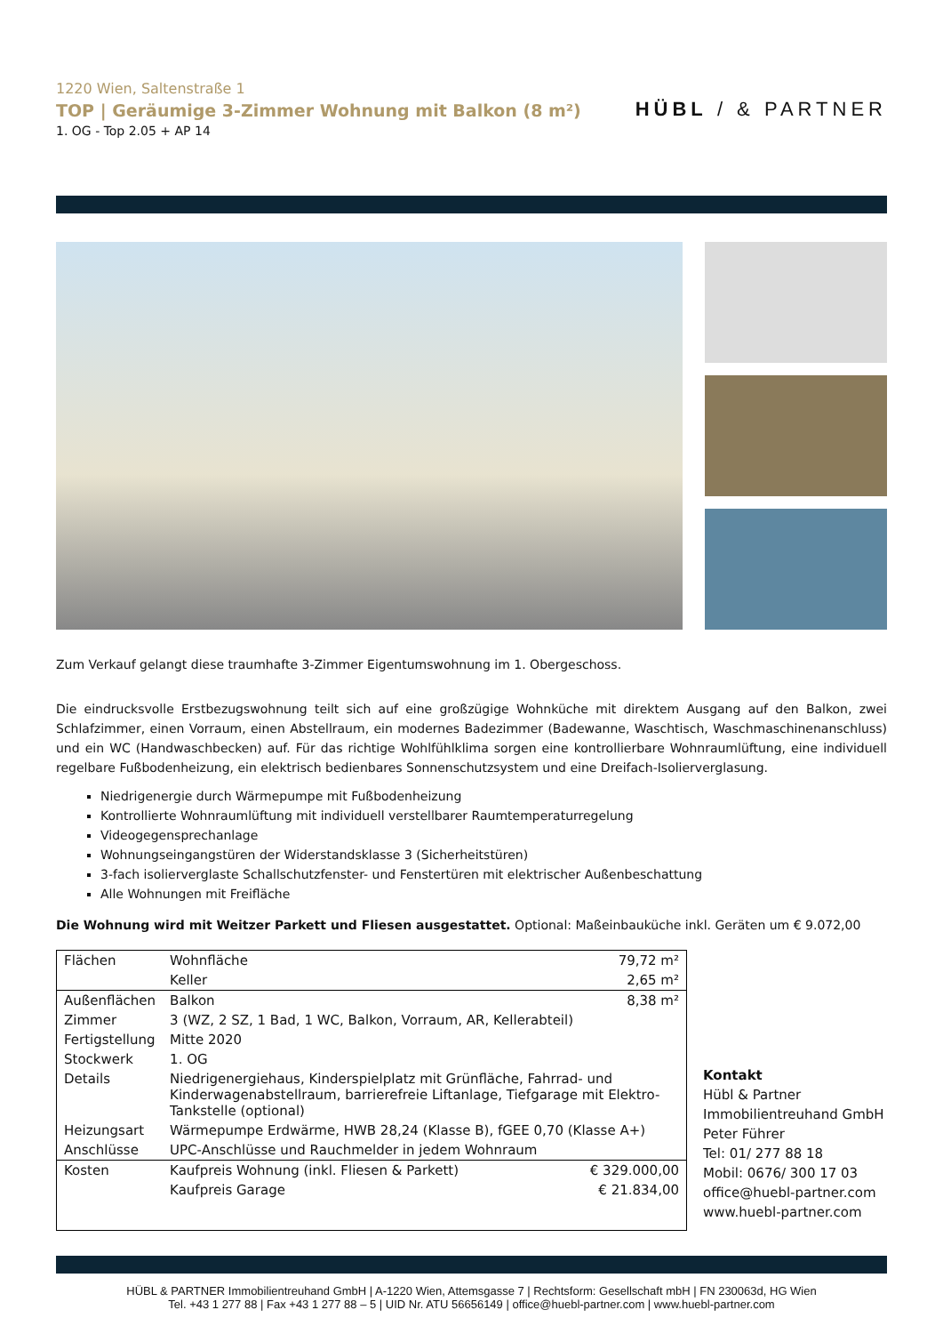1220 Wien, Saltenstraße 1
TOP | Geräumige 3-Zimmer Wohnung mit Balkon (8 m²)
1. OG - Top 2.05 + AP 14
HÜBL / & PARTNER
Zum Verkauf gelangt diese traumhafte 3-Zimmer Eigentumswohnung im 1. Obergeschoss.
Die eindrucksvolle Erstbezugswohnung teilt sich auf eine großzügige Wohnküche mit direktem Ausgang auf den Balkon, zwei Schlafzimmer, einen Vorraum, einen Abstellraum, ein modernes Badezimmer (Badewanne, Waschtisch, Waschmaschinenanschluss) und ein WC (Handwaschbecken) auf. Für das richtige Wohlfühlklima sorgen eine kontrollierbare Wohnraumlüftung, eine individuell regelbare Fußbodenheizung, ein elektrisch bedienbares Sonnenschutzsystem und eine Dreifach-Isolierverglasung.
Niedrigenergie durch Wärmepumpe mit Fußbodenheizung
Kontrollierte Wohnraumlüftung mit individuell verstellbarer Raumtemperaturregelung
Videogegensprechanlage
Wohnungseingangstüren der Widerstandsklasse 3 (Sicherheitstüren)
3-fach isolierverglaste Schallschutzfenster- und Fenstertüren mit elektrischer Außenbeschattung
Alle Wohnungen mit Freifläche
Die Wohnung wird mit Weitzer Parkett und Fliesen ausgestattet. Optional: Maßeinbauküche inkl. Geräten um € 9.072,00
| Flächen | Wohnfläche | 79,72 m² |
| | Keller | 2,65 m² |
| Außenflächen | Balkon | 8,38 m² |
| Zimmer | 3 (WZ, 2 SZ, 1 Bad, 1 WC, Balkon, Vorraum, AR, Kellerabteil) | |
| Fertigstellung | Mitte 2020 | |
| Stockwerk | 1. OG | |
| Details | Niedrigenergiehaus, Kinderspielplatz mit Grünfläche, Fahrrad- und Kinderwagenabstellraum, barrierefreie Liftanlage, Tiefgarage mit Elektro-Tankstelle (optional) | |
| Heizungsart | Wärmepumpe Erdwärme, HWB 28,24 (Klasse B), fGEE 0,70 (Klasse A+) | |
| Anschlüsse | UPC-Anschlüsse und Rauchmelder in jedem Wohnraum | |
| Kosten | Kaufpreis Wohnung (inkl. Fliesen & Parkett) | € 329.000,00 |
| | Kaufpreis Garage | € 21.834,00 |
Kontakt
Hübl & Partner
Immobilientreuhand GmbH
Peter Führer
Tel: 01/ 277 88 18
Mobil: 0676/ 300 17 03
office@huebl-partner.com
www.huebl-partner.com
HÜBL & PARTNER Immobilientreuhand GmbH | A-1220 Wien, Attemsgasse 7 | Rechtsform: Gesellschaft mbH | FN 230063d, HG Wien
Tel. +43 1 277 88 | Fax +43 1 277 88 – 5 | UID Nr. ATU 56656149 | office@huebl-partner.com | www.huebl-partner.com